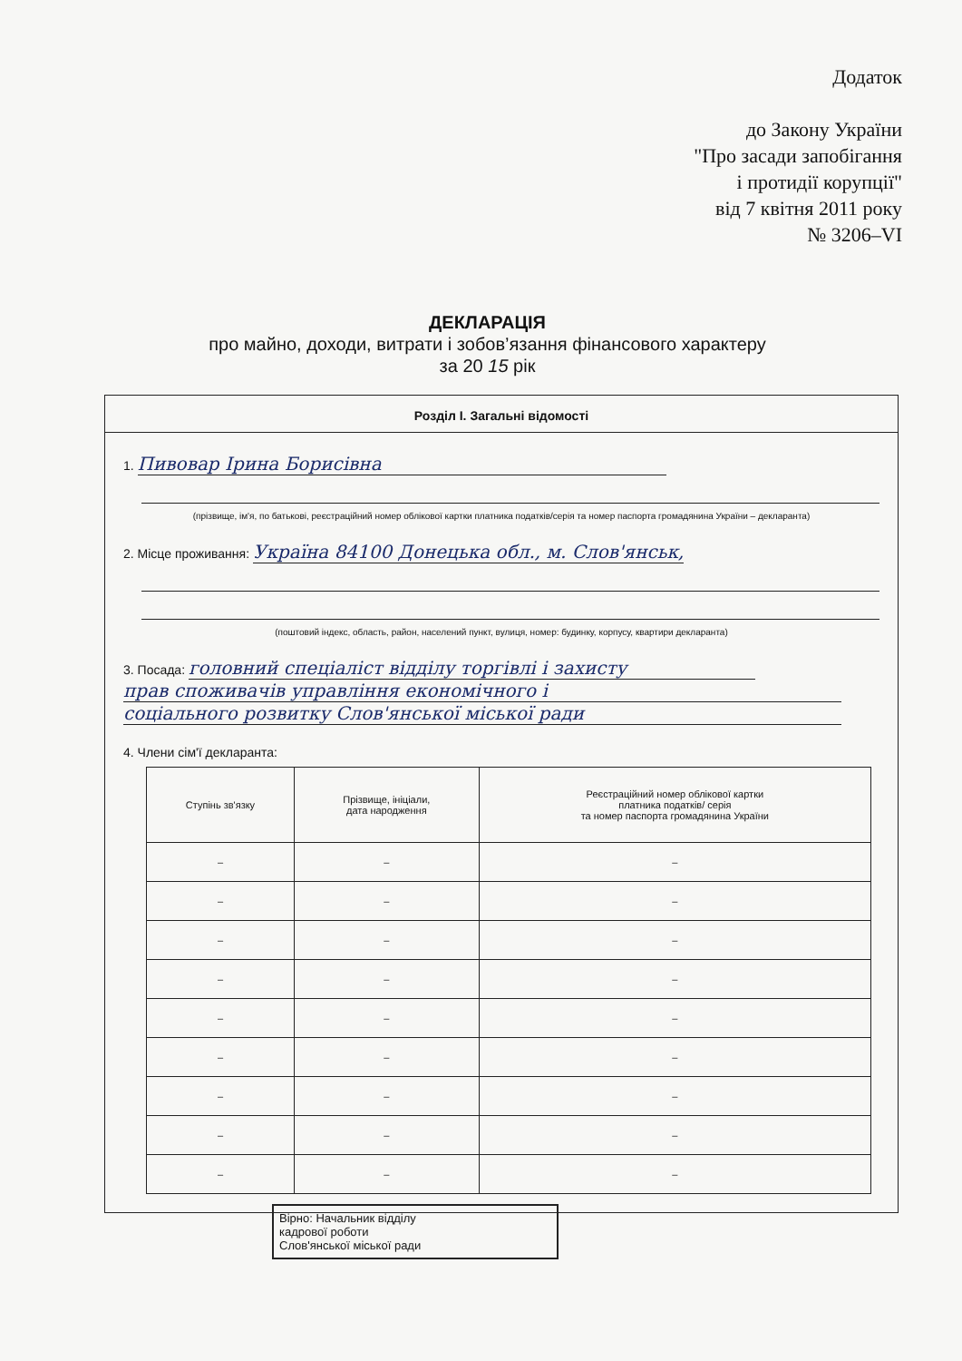Додаток
до Закону України
"Про засади запобігання
і протидії корупції"
від 7 квітня 2011 року
№ 3206–VI
ДЕКЛАРАЦІЯ
про майно, доходи, витрати і зобов’язання фінансового характеру
за 20 15 рік
Розділ І. Загальні відомості
1. Пивовар Ірина Борисівна
(прізвище, ім'я, по батькові, реєстраційний номер облікової картки платника податків/серія та номер паспорта громадянина України – декларанта)
2. Місце проживання: Україна 84100 Донецька обл., м. Слов'янськ,
(поштовий індекс, область, район, населений пункт, вулиця, номер: будинку, корпусу, квартири декларанта)
3. Посада: головний спеціаліст відділу торгівлі і захисту
прав споживачів управління економічного і
соціального розвитку Слов'янської міської ради
4. Члени сім'ї декларанта:
| Ступінь зв'язку | Прізвище, ініціали, дата народження | Реєстраційний номер облікової картки платника податків/ серія та номер паспорта громадянина України |
| --- | --- | --- |
| – | – | – |
| – | – | – |
| – | – | – |
| – | – | – |
| – | – | – |
| – | – | – |
| – | – | – |
| – | – | – |
| – | – | – |
Вірно: Начальник відділу
кадрової роботи
Слов'янської міської ради